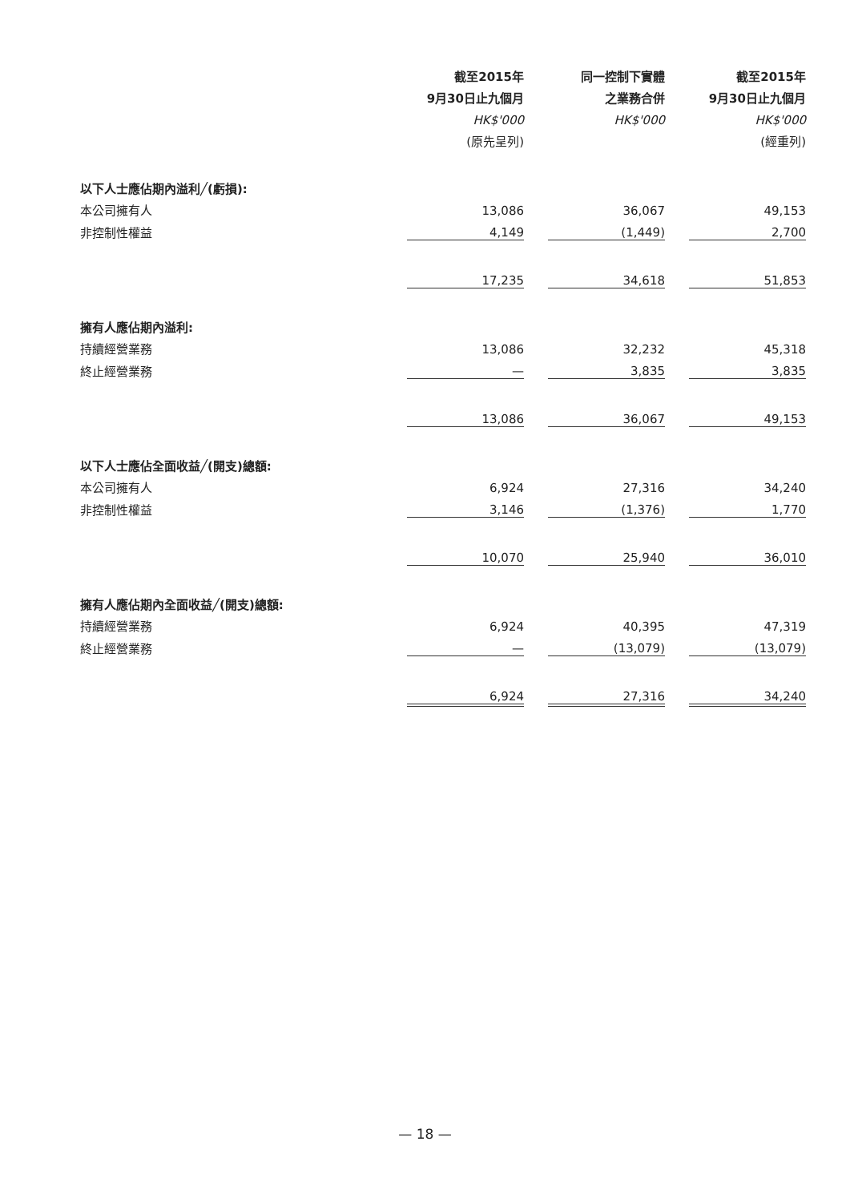| | 截至2015年 | | 同一控制下實體 | | 截至2015年 |
| | 9月30日止九個月 | | 之業務合併 | | 9月30日止九個月 |
| | HK$'000 | | HK$'000 | | HK$'000 |
| | (原先呈列) | | | | (經重列) |
| 以下人士應佔期內溢利╱(虧損): | | | | | |
| 本公司擁有人 | 13,086 | | 36,067 | | 49,153 |
| 非控制性權益 | 4,149 | | (1,449) | | 2,700 |
| | 17,235 | | 34,618 | | 51,853 |
| 擁有人應佔期內溢利: | | | | | |
| 持續經營業務 | 13,086 | | 32,232 | | 45,318 |
| 終止經營業務 | — | | 3,835 | | 3,835 |
| | 13,086 | | 36,067 | | 49,153 |
| 以下人士應佔全面收益╱(開支)總額: | | | | | |
| 本公司擁有人 | 6,924 | | 27,316 | | 34,240 |
| 非控制性權益 | 3,146 | | (1,376) | | 1,770 |
| | 10,070 | | 25,940 | | 36,010 |
| 擁有人應佔期內全面收益╱(開支)總額: | | | | | |
| 持續經營業務 | 6,924 | | 40,395 | | 47,319 |
| 終止經營業務 | — | | (13,079) | | (13,079) |
| | 6,924 | | 27,316 | | 34,240 |
— 18 —